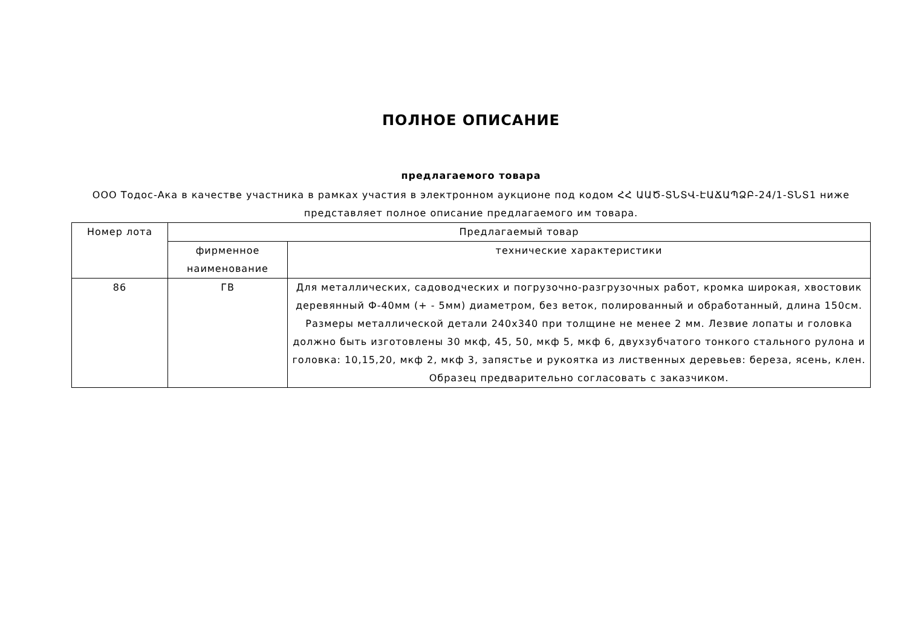ПОЛНОЕ ОПИСАНИЕ
предлагаемого товара
ООО Тодос-Ака в качестве участника в рамках участия в электронном аукционе под кодом ՀՀ ԱԱԾ-ՏՆՏՎ-ԷԱՃԱՊՁԲ-24/1-ՏՆՏ1 ниже представляет полное описание предлагаемого им товара.
| Номер лота | Предлагаемый товар | |
| --- | --- | --- |
| | фирменное наименование | технические характеристики |
| 86 | ГВ | Для металлических, садоводческих и погрузочно-разгрузочных работ, кромка широкая, хвостовик деревянный Ф-40мм (+ - 5мм) диаметром, без веток, полированный и обработанный, длина 150см. Размеры металлической детали 240x340 при толщине не менее 2 мм. Лезвие лопаты и головка должно быть изготовлены 30 мкф, 45, 50, мкф 5, мкф 6, двухзубчатого тонкого стального рулона и головка: 10,15,20, мкф 2, мкф 3, запястье и рукоятка из лиственных деревьев: береза, ясень, клен. Образец предварительно согласовать с заказчиком. |